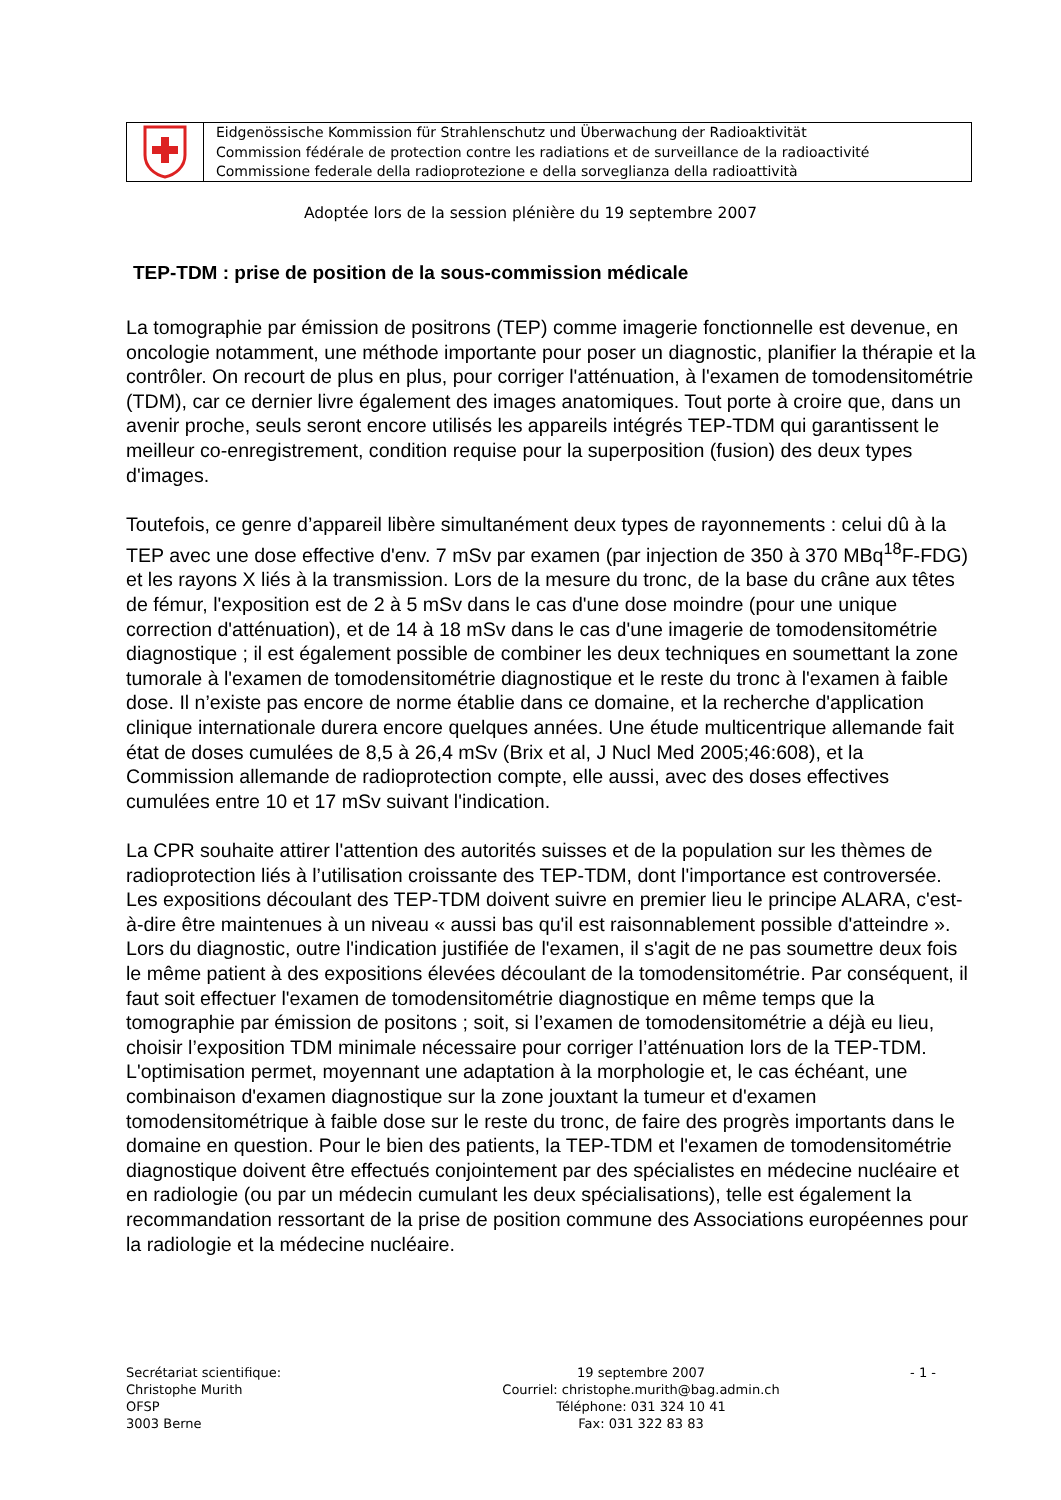Eidgenössische Kommission für Strahlenschutz und Überwachung der Radioaktivität
Commission fédérale de protection contre les radiations et de surveillance de la radioactivité
Commissione federale della radioprotezione e della sorveglianza della radioattività
Adoptée lors de la session plénière du 19 septembre 2007
TEP-TDM : prise de position de la sous-commission médicale
La tomographie par émission de positrons (TEP) comme imagerie fonctionnelle est devenue, en oncologie notamment, une méthode importante pour poser un diagnostic, planifier la thérapie et la contrôler. On recourt de plus en plus, pour corriger l'atténuation, à l'examen de tomodensitométrie (TDM), car ce dernier livre également des images anatomiques. Tout porte à croire que, dans un avenir proche, seuls seront encore utilisés les appareils intégrés TEP-TDM qui garantissent le meilleur co-enregistrement, condition requise pour la superposition (fusion) des deux types d'images.
Toutefois, ce genre d’appareil libère simultanément deux types de rayonnements : celui dû à la TEP avec une dose effective d'env. 7 mSv par examen (par injection de 350 à 370 MBq<sup>18</sup>F-FDG) et les rayons X liés à la transmission. Lors de la mesure du tronc, de la base du crâne aux têtes de fémur, l'exposition est de 2 à 5 mSv dans le cas d'une dose moindre (pour une unique correction d'atténuation), et de 14 à 18 mSv dans le cas d'une imagerie de tomodensitométrie diagnostique ; il est également possible de combiner les deux techniques en soumettant la zone tumorale à l'examen de tomodensitométrie diagnostique et le reste du tronc à l'examen à faible dose. Il n’existe pas encore de norme établie dans ce domaine, et la recherche d'application clinique internationale durera encore quelques années. Une étude multicentrique allemande fait état de doses cumulées de 8,5 à 26,4 mSv (Brix et al, J Nucl Med 2005;46:608), et la Commission allemande de radioprotection compte, elle aussi, avec des doses effectives cumulées entre 10 et 17 mSv suivant l'indication.
La CPR souhaite attirer l'attention des autorités suisses et de la population sur les thèmes de radioprotection liés à l’utilisation croissante des TEP-TDM, dont l'importance est controversée. Les expositions découlant des TEP-TDM doivent suivre en premier lieu le principe ALARA, c'est-à-dire être maintenues à un niveau « aussi bas qu'il est raisonnablement possible d'atteindre ». Lors du diagnostic, outre l'indication justifiée de l'examen, il s'agit de ne pas soumettre deux fois le même patient à des expositions élevées découlant de la tomodensitométrie. Par conséquent, il faut soit effectuer l'examen de tomodensitométrie diagnostique en même temps que la tomographie par émission de positons ; soit, si l’examen de tomodensitométrie a déjà eu lieu, choisir l’exposition TDM minimale nécessaire pour corriger l’atténuation lors de la TEP-TDM. L'optimisation permet, moyennant une adaptation à la morphologie et, le cas échéant, une combinaison d'examen diagnostique sur la zone jouxtant la tumeur et d'examen tomodensitométrique à faible dose sur le reste du tronc, de faire des progrès importants dans le domaine en question. Pour le bien des patients, la TEP-TDM et l'examen de tomodensitométrie diagnostique doivent être effectués conjointement par des spécialistes en médecine nucléaire et en radiologie (ou par un médecin cumulant les deux spécialisations), telle est également la recommandation ressortant de la prise de position commune des Associations européennes pour la radiologie et la médecine nucléaire.
Secrétariat scientifique:
Christophe Murith
OFSP
3003 Berne
19 septembre 2007
Courriel: christophe.murith@bag.admin.ch
Téléphone: 031 324 10 41
Fax: 031 322 83 83
- 1 -